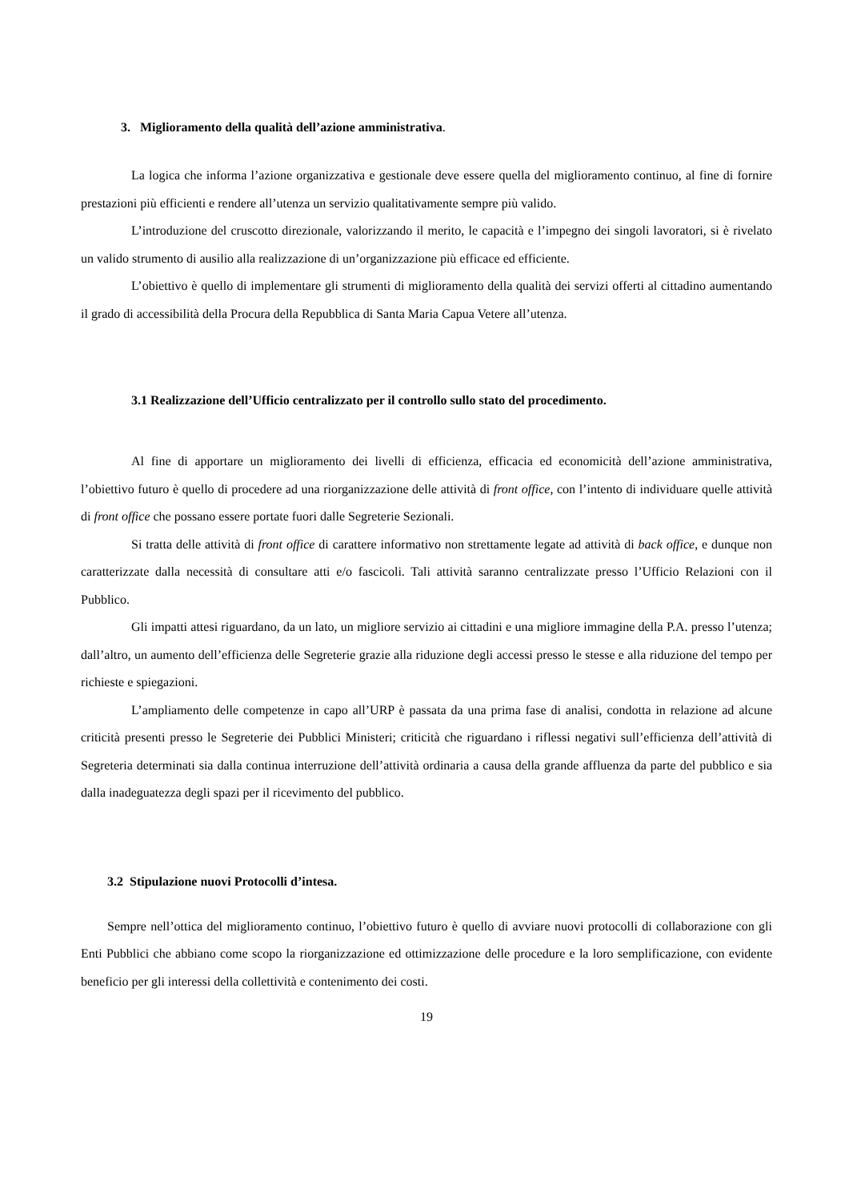3. Miglioramento della qualità dell’azione amministrativa.
La logica che informa l’azione organizzativa e gestionale deve essere quella del miglioramento continuo, al fine di fornire prestazioni più efficienti e rendere all’utenza un servizio qualitativamente sempre più valido.
L’introduzione del cruscotto direzionale, valorizzando il merito, le capacità e l’impegno dei singoli lavoratori, si è rivelato un valido strumento di ausilio alla realizzazione di un’organizzazione più efficace ed efficiente.
L’obiettivo è quello di implementare gli strumenti di miglioramento della qualità dei servizi offerti al cittadino aumentando il grado di accessibilità della Procura della Repubblica di Santa Maria Capua Vetere all’utenza.
3.1 Realizzazione dell’Ufficio centralizzato per il controllo sullo stato del procedimento.
Al fine di apportare un miglioramento dei livelli di efficienza, efficacia ed economicità dell’azione amministrativa, l’obiettivo futuro è quello di procedere ad una riorganizzazione delle attività di front office, con l’intento di individuare quelle attività di front office che possano essere portate fuori dalle Segreterie Sezionali.
Si tratta delle attività di front office di carattere informativo non strettamente legate ad attività di back office, e dunque non caratterizzate dalla necessità di consultare atti e/o fascicoli. Tali attività saranno centralizzate presso l’Ufficio Relazioni con il Pubblico.
Gli impatti attesi riguardano, da un lato, un migliore servizio ai cittadini e una migliore immagine della P.A. presso l’utenza; dall’altro, un aumento dell’efficienza delle Segreterie grazie alla riduzione degli accessi presso le stesse e alla riduzione del tempo per richieste e spiegazioni.
L’ampliamento delle competenze in capo all’URP è passata da una prima fase di analisi, condotta in relazione ad alcune criticità presenti presso le Segreterie dei Pubblici Ministeri; criticità che riguardano i riflessi negativi sull’efficienza dell’attività di Segreteria determinati sia dalla continua interruzione dell’attività ordinaria a causa della grande affluenza da parte del pubblico e sia dalla inadeguatezza degli spazi per il ricevimento del pubblico.
3.2 Stipulazione nuovi Protocolli d’intesa.
Sempre nell’ottica del miglioramento continuo, l’obiettivo futuro è quello di avviare nuovi protocolli di collaborazione con gli Enti Pubblici che abbiano come scopo la riorganizzazione ed ottimizzazione delle procedure e la loro semplificazione, con evidente beneficio per gli interessi della collettività e contenimento dei costi.
19